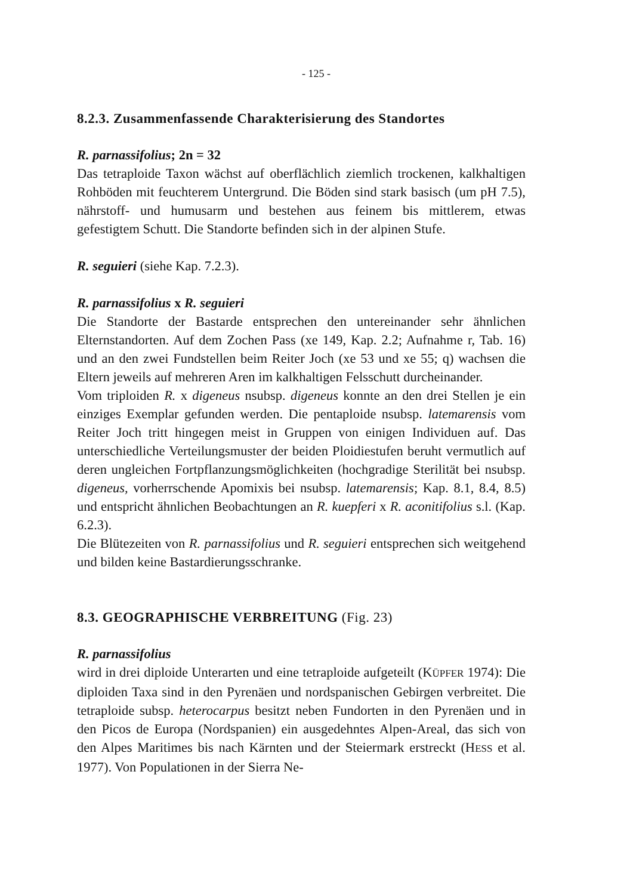- 125 -
8.2.3. Zusammenfassende Charakterisierung des Standortes
R. parnassifolius; 2n = 32
Das tetraploide Taxon wächst auf oberflächlich ziemlich trockenen, kalkhaltigen Rohböden mit feuchterem Untergrund. Die Böden sind stark basisch (um pH 7.5), nährstoff- und humusarm und bestehen aus feinem bis mittlerem, etwas gefestigtem Schutt. Die Standorte befinden sich in der alpinen Stufe.
R. seguieri (siehe Kap. 7.2.3).
R. parnassifolius x R. seguieri
Die Standorte der Bastarde entsprechen den untereinander sehr ähnlichen Elternstandorten. Auf dem Zochen Pass (xe 149, Kap. 2.2; Aufnahme r, Tab. 16) und an den zwei Fundstellen beim Reiter Joch (xe 53 und xe 55; q) wachsen die Eltern jeweils auf mehreren Aren im kalkhaltigen Felsschutt durcheinander.
Vom triploiden R. x digeneus nsubsp. digeneus konnte an den drei Stellen je ein einziges Exemplar gefunden werden. Die pentaploide nsubsp. latemarensis vom Reiter Joch tritt hingegen meist in Gruppen von einigen Individuen auf. Das unterschiedliche Verteilungsmuster der beiden Ploidiestufen beruht vermutlich auf deren ungleichen Fortpflanzungsmöglichkeiten (hochgradige Sterilität bei nsubsp. digeneus, vorherrschende Apomixis bei nsubsp. latemarensis; Kap. 8.1, 8.4, 8.5) und entspricht ähnlichen Beobachtungen an R. kuepferi x R. aconitifolius s.l. (Kap. 6.2.3).
Die Blütezeiten von R. parnassifolius und R. seguieri entsprechen sich weitgehend und bilden keine Bastardierungsschranke.
8.3. GEOGRAPHISCHE VERBREITUNG (Fig. 23)
R. parnassifolius
wird in drei diploide Unterarten und eine tetraploide aufgeteilt (KÜPFER 1974): Die diploiden Taxa sind in den Pyrenäen und nordspanischen Gebirgen verbreitet. Die tetraploide subsp. heterocarpus besitzt neben Fundorten in den Pyrenäen und in den Picos de Europa (Nordspanien) ein ausgedehntes Alpen-Areal, das sich von den Alpes Maritimes bis nach Kärnten und der Steiermark erstreckt (HESS et al. 1977). Von Populationen in der Sierra Ne-